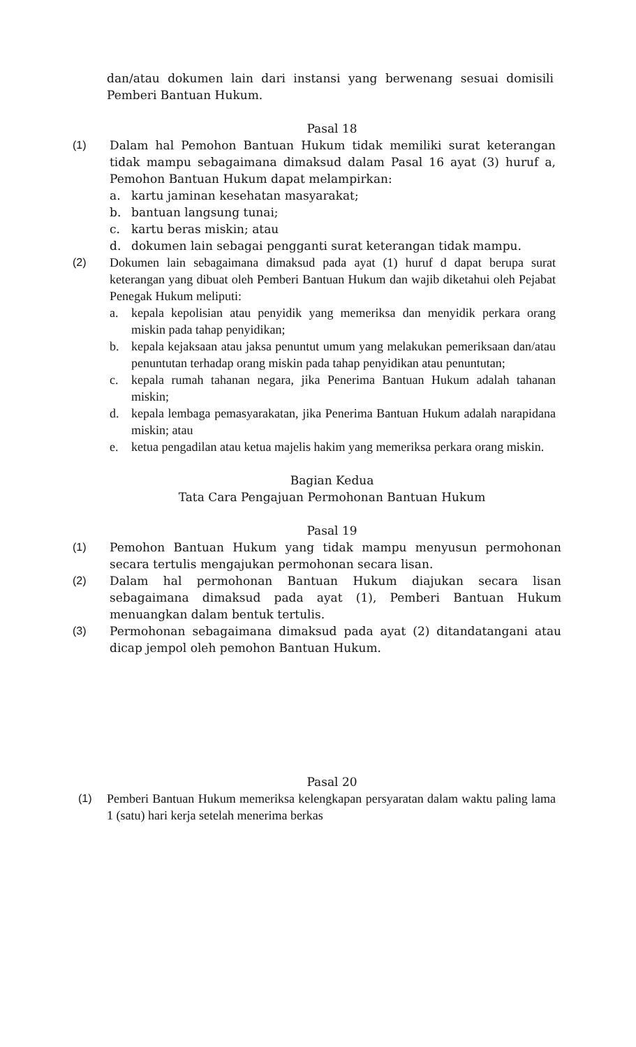dan/atau dokumen lain dari instansi yang berwenang sesuai domisili Pemberi Bantuan Hukum.
Pasal 18
(1) Dalam hal Pemohon Bantuan Hukum tidak memiliki surat keterangan tidak mampu sebagaimana dimaksud dalam Pasal 16 ayat (3) huruf a, Pemohon Bantuan Hukum dapat melampirkan:
a. kartu jaminan kesehatan masyarakat;
b. bantuan langsung tunai;
c. kartu beras miskin; atau
d. dokumen lain sebagai pengganti surat keterangan tidak mampu.
(2) Dokumen lain sebagaimana dimaksud pada ayat (1) huruf d dapat berupa surat keterangan yang dibuat oleh Pemberi Bantuan Hukum dan wajib diketahui oleh Pejabat Penegak Hukum meliputi:
a. kepala kepolisian atau penyidik yang memeriksa dan menyidik perkara orang miskin pada tahap penyidikan;
b. kepala kejaksaan atau jaksa penuntut umum yang melakukan pemeriksaan dan/atau penuntutan terhadap orang miskin pada tahap penyidikan atau penuntutan;
c. kepala rumah tahanan negara, jika Penerima Bantuan Hukum adalah tahanan miskin;
d. kepala lembaga pemasyarakatan, jika Penerima Bantuan Hukum adalah narapidana miskin; atau
e. ketua pengadilan atau ketua majelis hakim yang memeriksa perkara orang miskin.
Bagian Kedua
Tata Cara Pengajuan Permohonan Bantuan Hukum
Pasal 19
(1) Pemohon Bantuan Hukum yang tidak mampu menyusun permohonan secara tertulis mengajukan permohonan secara lisan.
(2) Dalam hal permohonan Bantuan Hukum diajukan secara lisan sebagaimana dimaksud pada ayat (1), Pemberi Bantuan Hukum menuangkan dalam bentuk tertulis.
(3) Permohonan sebagaimana dimaksud pada ayat (2) ditandatangani atau dicap jempol oleh pemohon Bantuan Hukum.
Pasal 20
(1) Pemberi Bantuan Hukum memeriksa kelengkapan persyaratan dalam waktu paling lama 1 (satu) hari kerja setelah menerima berkas